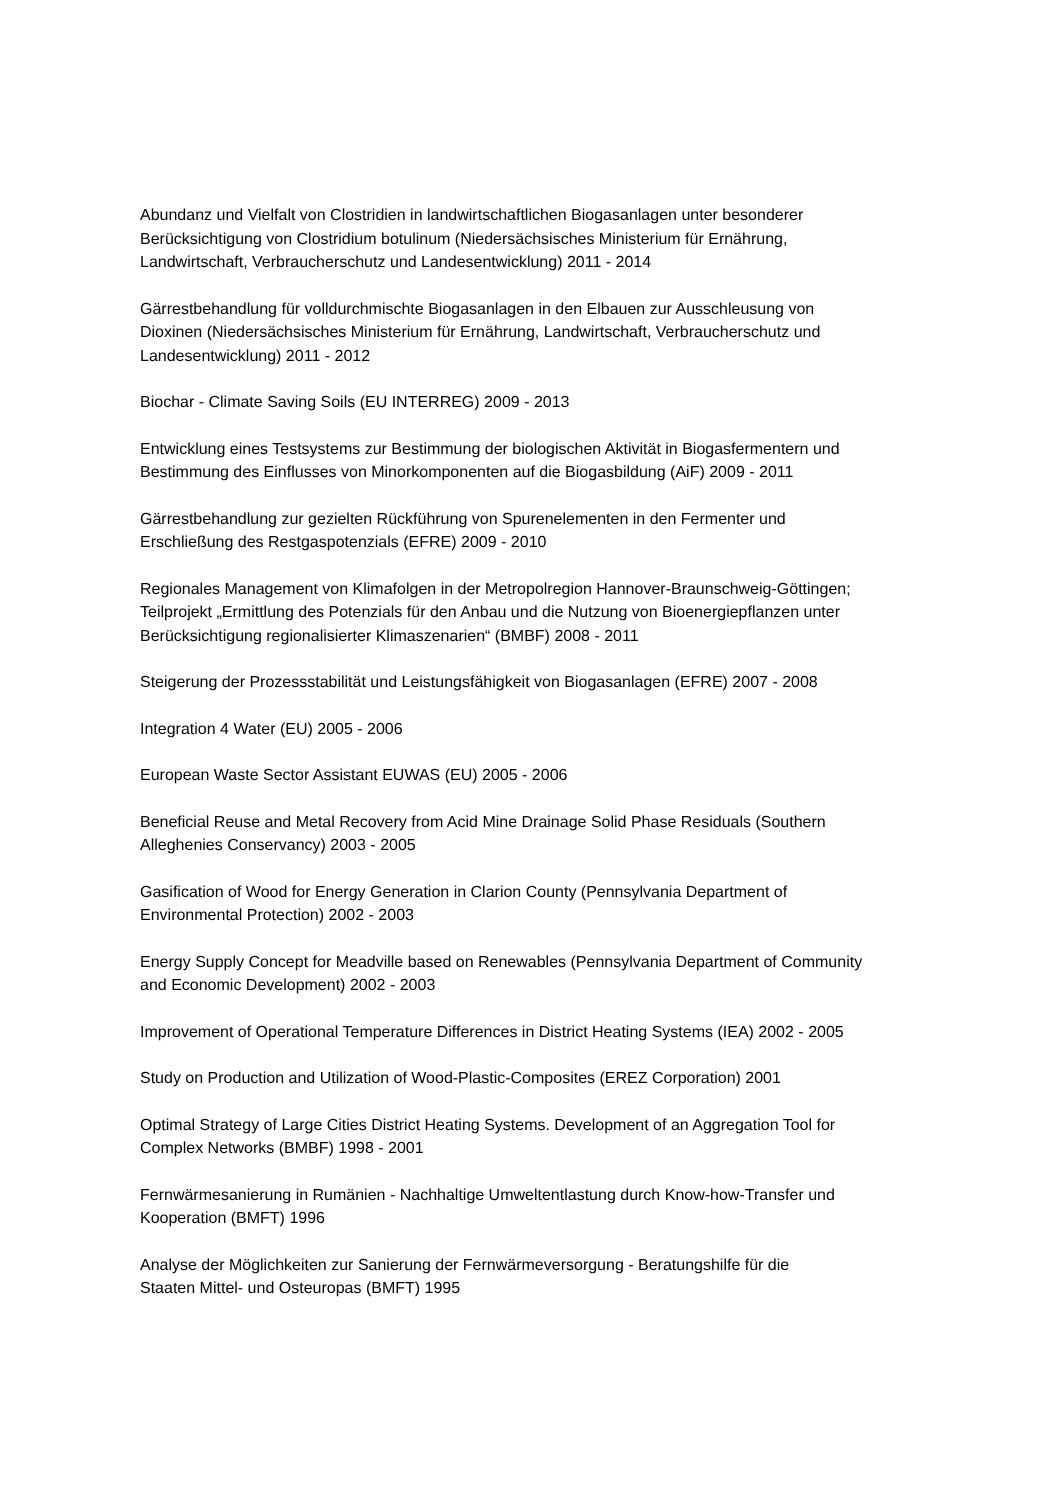Abundanz und Vielfalt von Clostridien in landwirtschaftlichen Biogasanlagen unter besonderer
Berücksichtigung von Clostridium botulinum (Niedersächsisches Ministerium für Ernährung,
Landwirtschaft, Verbraucherschutz und Landesentwicklung) 2011 - 2014
Gärrestbehandlung für volldurchmischte Biogasanlagen in den Elbauen zur Ausschleusung von
Dioxinen (Niedersächsisches Ministerium für Ernährung, Landwirtschaft, Verbraucherschutz und
Landesentwicklung) 2011 - 2012
Biochar - Climate Saving Soils (EU INTERREG) 2009 - 2013
Entwicklung eines Testsystems zur Bestimmung der biologischen Aktivität in Biogasfermentern und
Bestimmung des Einflusses von Minorkomponenten auf die Biogasbildung (AiF) 2009 - 2011
Gärrestbehandlung zur gezielten Rückführung von Spurenelementen in den Fermenter und
Erschließung des Restgaspotenzials (EFRE) 2009 - 2010
Regionales Management von Klimafolgen in der Metropolregion Hannover-Braunschweig-Göttingen;
Teilprojekt „Ermittlung des Potenzials für den Anbau und die Nutzung von Bioenergiepflanzen unter
Berücksichtigung regionalisierter Klimaszenarien“ (BMBF) 2008 - 2011
Steigerung der Prozessstabilität und Leistungsfähigkeit von Biogasanlagen (EFRE) 2007 - 2008
Integration 4 Water (EU) 2005 - 2006
European Waste Sector Assistant EUWAS (EU) 2005 - 2006
Beneficial Reuse and Metal Recovery from Acid Mine Drainage Solid Phase Residuals (Southern
Alleghenies Conservancy) 2003 - 2005
Gasification of Wood for Energy Generation in Clarion County (Pennsylvania Department of
Environmental Protection) 2002 - 2003
Energy Supply Concept for Meadville based on Renewables (Pennsylvania Department of Community
and Economic Development) 2002 - 2003
Improvement of Operational Temperature Differences in District Heating Systems (IEA) 2002 - 2005
Study on Production and Utilization of Wood-Plastic-Composites (EREZ Corporation) 2001
Optimal Strategy of Large Cities District Heating Systems. Development of an Aggregation Tool for
Complex Networks (BMBF) 1998 - 2001
Fernwärmesanierung in Rumänien - Nachhaltige Umweltentlastung durch Know-how-Transfer und
Kooperation (BMFT) 1996
Analyse der Möglichkeiten zur Sanierung der Fernwärmeversorgung - Beratungshilfe für die
Staaten Mittel- und Osteuropas (BMFT) 1995